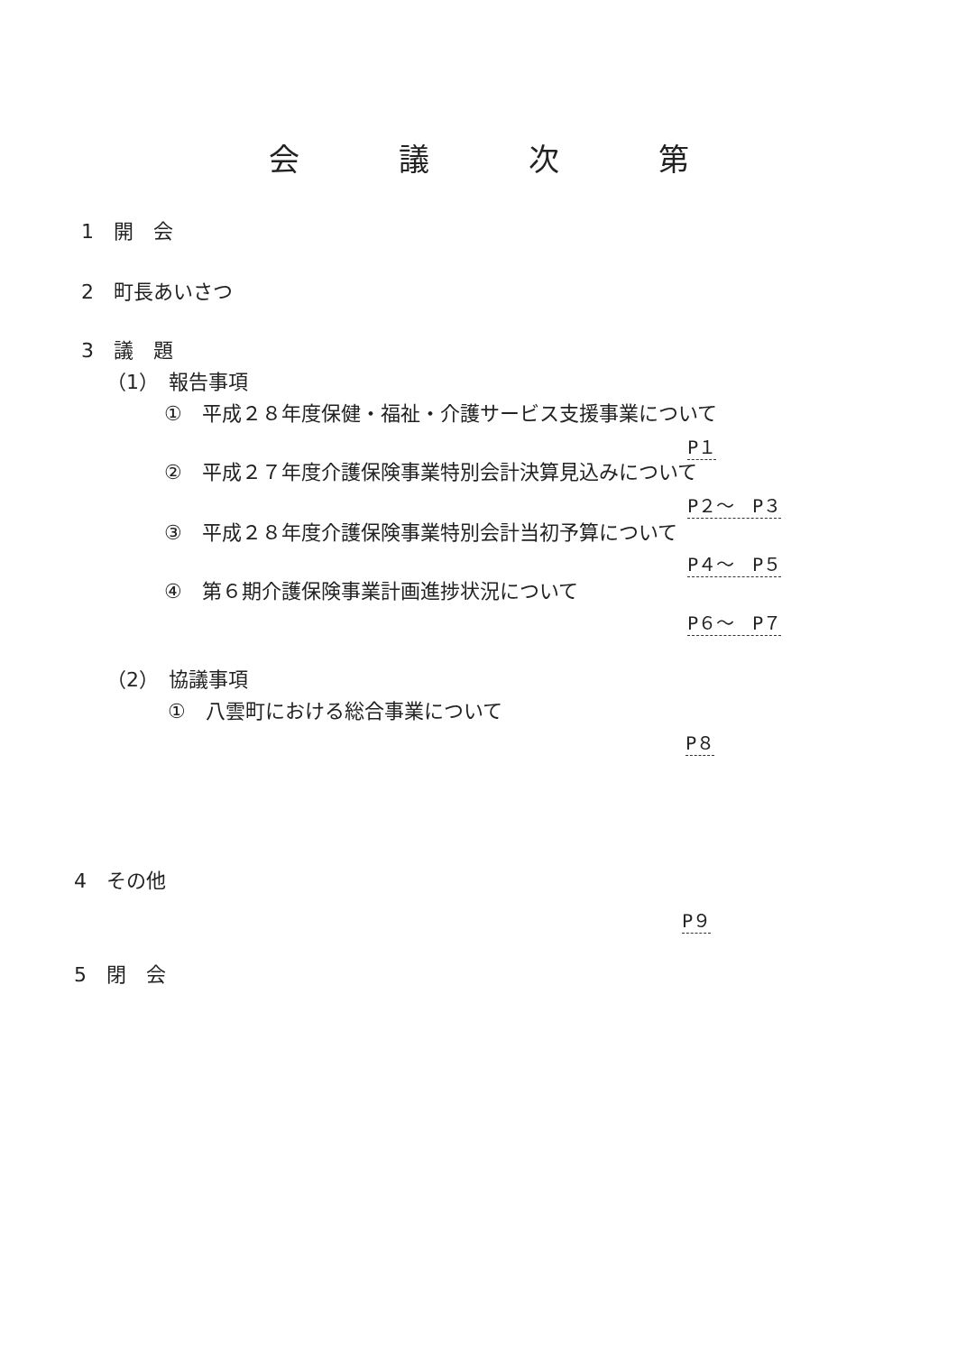会議次第
1　開　会
2　町長あいさつ
3　議　題
（1）　報告事項
①　平成２８年度保健・福祉・介護サービス支援事業について
P１
②　平成２７年度介護保険事業特別会計決算見込みについて
P２～　P３
③　平成２８年度介護保険事業特別会計当初予算について
P４～　P５
④　第６期介護保険事業計画進捗状況について
P６～　P７
（2）　協議事項
①　八雲町における総合事業について
P８
4　その他
P９
5　閉　会